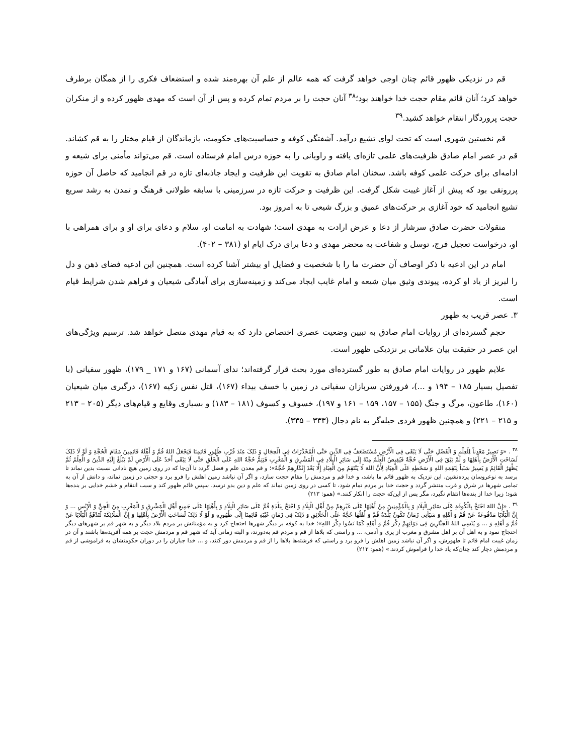قم در نزدیکی ظهور قائم چنان اوجی خواهد گرفت که همه عالم از علم آن بهره‌مند شده و استضعاف فکری را از همگان برطرف خواهد کرد؛ آنان قائم مقام حجت خدا خواهند بود؛<sup>۳۸</sup> آنان حجت را بر مردم تمام کرده و پس از آن است که مهدی ظهور کرده و از منکران حجت پروردگار انتقام خواهد کشید.<sup>۳۹</sup>
قم نخستین شهری است که تحت لوای تشیع درآمد. آشفتگی کوفه و حساسیت‌های حکومت، بازماندگان از قیام مختار را به قم کشاند. قم در عصر امام صادق ظرفیت‌های علمی تازه‌ای یافته و راویانی را به حوزه درس امام فرستاده است. قم می‌تواند مأمنی برای شیعه و ادامه‌ای برای حرکت علمی کوفه باشد. سخنان امام صادق به تقویت این ظرفیت و ایجاد جاذبه‌ای تازه در قم انجامید که حاصل آن حوزه پررونقی بود که پیش از آغاز غیبت شکل گرفت. این ظرفیت و حرکت تازه در سرزمینی با سابقه طولانی فرهنگ و تمدن به رشد سریع تشیع انجامید که خود آغازی بر حرکت‌های عمیق و بزرگ شیعی تا به امروز بود.
منقولات حضرت صادق سرشار از دعا و عرض ارادت به مهدی است؛ شهادت به امامت او، سلام و دعای برای او و برای همراهی با او، درخواست تعجیل فرج، توسل و شفاعت به محضر مهدی و دعا برای درک ایام او (۳۸۱ – ۴۰۲).
امام در این ادعیه با ذکر اوصاف آن حضرت ما را با شخصیت و فضایل او بیشتر آشنا کرده است. همچنین این ادعیه فضای ذهن و دل را لبریز از یاد او کرده، پیوندی وثیق میان شیعه و امام غایب ایجاد می‌کند و زمینه‌سازی برای آمادگی شیعیان و فراهم شدن شرایط قیام است.
۳. عصر قریب به ظهور
حجم گسترده‌ای از روایات امام صادق به تبیین وضعیت عصری اختصاص دارد که به قیام مهدی متصل خواهد شد. ترسیم ویژگی‌های این عصر در حقیقت بیان علاماتی بر نزدیکی ظهور است.
علایم ظهور در روایات امام صادق به طور گسترده‌ای مورد بحث قرار گرفته‌اند؛ ندای آسمانی (۱۶۷ و ۱۷۱ _ ۱۷۹)، ظهور سفیانی (با تفصیل بسیار ۱۸۵ – ۱۹۴ و ...)، فرورفتن سربازان سفیانی در زمین یا خسف بیداء (۱۶۷)، قتل نفس زکیه (۱۶۷)، درگیری میان شیعیان (۱۶۰)، طاعون، مرگ و جنگ (۱۵۵ – ۱۵۷، ۱۵۹ – ۱۶۱ و ۱۹۷)، خسوف و کسوف (۱۸۱ – ۱۸۳) و بسیاری وقایع و قیام‌های دیگر (۲۰۵ – ۲۱۳ و ۲۱۵ – ۲۲۱) و همچنین ظهور فردی حیله‌گر به نام دجال (۳۳۳ – ۳۳۵).
<sup>۳۸</sup> . «وَ تَصِیرُ مَعْدِناً لِلْعِلْمِ وَ الْفَضْلِ حَتَّی لَا یَبْقَی فِی الْأَرْضِ مُسْتَضْعَفٌ فِی الدِّینِ حَتَّی الْمُخَدَّرَاتُ فِی الْحِجَالِ وَ ذَلِکَ عِنْدَ قُرْبِ ظُهُورِ قَائِمِنَا فَیَجْعَلُ اللهُ قُمَّ وَ أَهْلَهُ قَائِمِینَ مَقَامَ الْحُجَّةِ وَ لَوْ لَا ذَلِکَ لَسَاخَتِ الْأَرْضُ بِأَهْلِهَا وَ لَمْ یَبْقَ فِی الْأَرْضِ حُجَّةٌ فَیُفِیضُ الْعِلْمُ مِنْهُ إِلَی سَائِرِ الْبِلَادِ فِی الْمَشْرِقِ وَ الْمَغْرِبِ فَیَتِمُّ حُجَّةُ اللهِ عَلَی الْخَلْقِ حَتَّی لَا یَبْقَی أَحَدٌ عَلَی الْأَرْضِ لَمْ یَبْلُغْ إِلَیْهِ الدِّینُ وَ الْعِلْمُ ثُمَّ یَظْهَرُ الْقَائِمُ وَ یَسِیرُ سَبَباً لِنَقِمَةِ اللهِ وَ سَخَطِهِ عَلَی الْعِبَادِ لِأَنَّ اللهَ لَا یَنْتَقِمُ مِنَ الْعِبَادِ إِلَّا بَعْدَ إِنْکَارِهِمْ حُجَّةً»؛ و قم معدن علم و فضل گردد تا آن‌جا که در روی زمین هیچ نادانی نسبت بدین نماند تا برسد به نوعروسان پرده‌نشین. این نزدیک به ظهور قائم ما باشد، و خدا قم و مردمش را مقام حجت سازد، و اگر آن نباشد زمین اهلش را فرو برد و حجتی در زمین نماند، و دانش از آن به تمامی شهرها در شرق و غرب منتشر گردد و حجت خدا بر مردم تمام شود، تا کسی در روی زمین نماند که علم و دین بدو نرسد. سپس قائم ظهور کند و سبب انتقام و خشم خدایی بر بنده‌ها شود؛ زیرا خدا از بنده‌ها انتقام نگیرد، مگر پس از این‌که حجت را انکار کنند.» (همو: ۲۱۳)
<sup>۳۹</sup> . «إِنَّ اللهَ احْتَجَّ بِالْکُوفَةِ عَلَی سَائِرِ الْبِلَادِ وَ بِالْمُؤْمِنِینَ مِنْ أَهْلِهَا عَلَی غَیْرِهِمْ مِنْ أَهْلِ الْبِلَادِ وَ احْتَجَّ بِبَلْدَةِ قُمَّ عَلَی سَائِرِ الْبِلَادِ وَ بِأَهْلِهَا عَلَی جَمِیعِ أَهْلِ الْمَشْرِقِ وَ الْمَغْرِبِ مِنَ الْجِنِّ وَ الْإِنْسِ ... وَ إِنَّ الْبَلَایَا مَدْفُوعَةٌ عَنْ قُمَّ وَ أَهْلِهِ وَ سَیَأْتِی زَمَانٌ تَکُونُ بَلْدَةُ قُمَّ وَ أَهْلُهَا حُجَّةً عَلَی الْخَلَائِقِ وَ ذَلِکَ فِی زَمَانِ غَیْبَةِ قَائِمِنَا إِلَی ظُهُورِهِ وَ لَوْ لَا ذَلِکَ لَسَاخَتِ الْأَرْضُ بِأَهْلِهَا وَ إِنَّ الْمَلَائِکَةَ لَتَدْفَعُ الْبَلَایَا عَنْ قُمَّ وَ أَهْلِهِ وَ ... وَ یُنْسِی اللهُ الْجَبَّارِینَ فِی دَوْلَتِهِمْ ذِکْرَ قُمَّ وَ أَهْلِهِ کَمَا نَسُوا ذِکْرَ اللهِ»؛ خدا به کوفه بر دیگر شهرها احتجاج کرد و به مؤمنانش بر مردم بلاد دیگر و به شهر قم بر شهرهای دیگر احتجاج نمود و به اهل آن بر اهل مشرق و مغرب از پری و آدمی، ... و راستی که بلاها از قم و مردم قم به‌دورند، و البته زمانی آید که شهر قم و مردمش حجت بر همه آفریده‌ها باشند و آن در زمان غیبت امام قائم تا ظهورش، و اگر آن نباشد زمین اهلش را فرو برد و راستی که فرشته‌ها بلاها را از قم و مردمش دور کنند، و ... خدا جباران را در دوران حکومتشان به فراموشی از قم و مردمش دچار کند چنان‌که یاد خدا را فراموش کردند.» (همو: ۲۱۳)